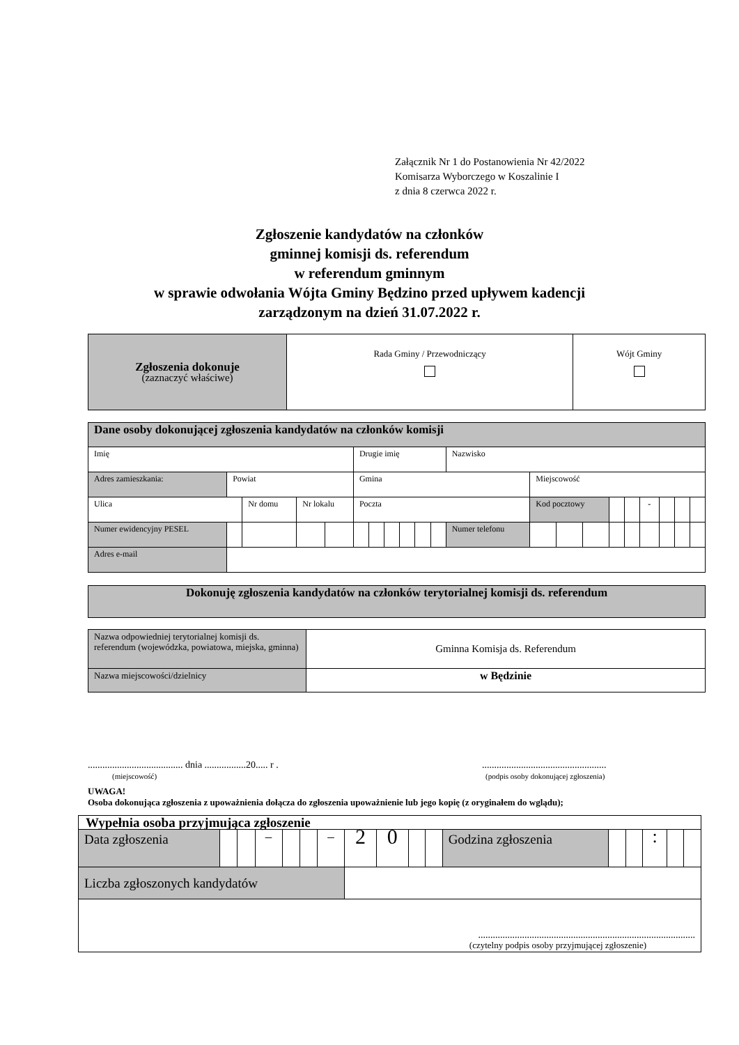Załącznik Nr 1 do Postanowienia Nr 42/2022
Komisarza Wyborczego w Koszalinie I
z dnia 8 czerwca 2022 r.
Zgłoszenie kandydatów na członków
gminnej komisji ds. referendum
w referendum gminnym
w sprawie odwołania Wójta Gminy Będzino przed upływem kadencji
zarządzonym na dzień 31.07.2022 r.
| Zgłoszenia dokonuje (zaznaczyć właściwe) | Rada Gminy / Przewodniczący | Wójt Gminy |
| Dane osoby dokonującej zgłoszenia kandydatów na członków komisji | | | | | | | | | | | | | | | | | | | | | |
| Imię | | | | | | Drugie imię | | | | | | Nazwisko | | | | | | | | | |
| Adres zamieszkania: | Powiat | | | | | Gmina | | | | | | | Miejscowość | | | | | | | | |
| Ulica | | | Nr domu | Nr lokalu | | Poczta | | | | | | | Kod pocztowy | | | | | - | | | |
| Numer ewidencyjny PESEL | | | | | | | | | | | | Numer telefonu | | | | | | | | | |
| Adres e-mail | | | | | | | | | | | | | | | | | | | | | |
| Dokonuję zgłoszenia kandydatów na członków terytorialnej komisji ds. referendum |
| Nazwa odpowiedniej terytorialnej komisji ds. referendum (wojewódzka, powiatowa, miejska, gminna) | Gminna Komisja ds. Referendum |
| Nazwa miejscowości/dzielnicy | w Będzinie |
....................................... dnia .................20..... r .
(miejscowość)
...................................................
(podpis osoby dokonującej zgłoszenia)
UWAGA!
Osoba dokonująca zgłoszenia z upoważnienia dołącza do zgłoszenia upoważnienie lub jego kopię (z oryginałem do wglądu);
| Wypełnia osoba przyjmująca zgłoszenie | | | | | | | | | | | | | | | | |
| Data zgłoszenia | | | – | | | – | 2 | 0 | | | Godzina zgłoszenia | | | : | | |
| Liczba zgłoszonych kandydatów | | | | | | | | | | | | | | | | |
| ......................................................................................... (czytelny podpis osoby przyjmującej zgłoszenie) | | | | | | | | | | | | | | | | |